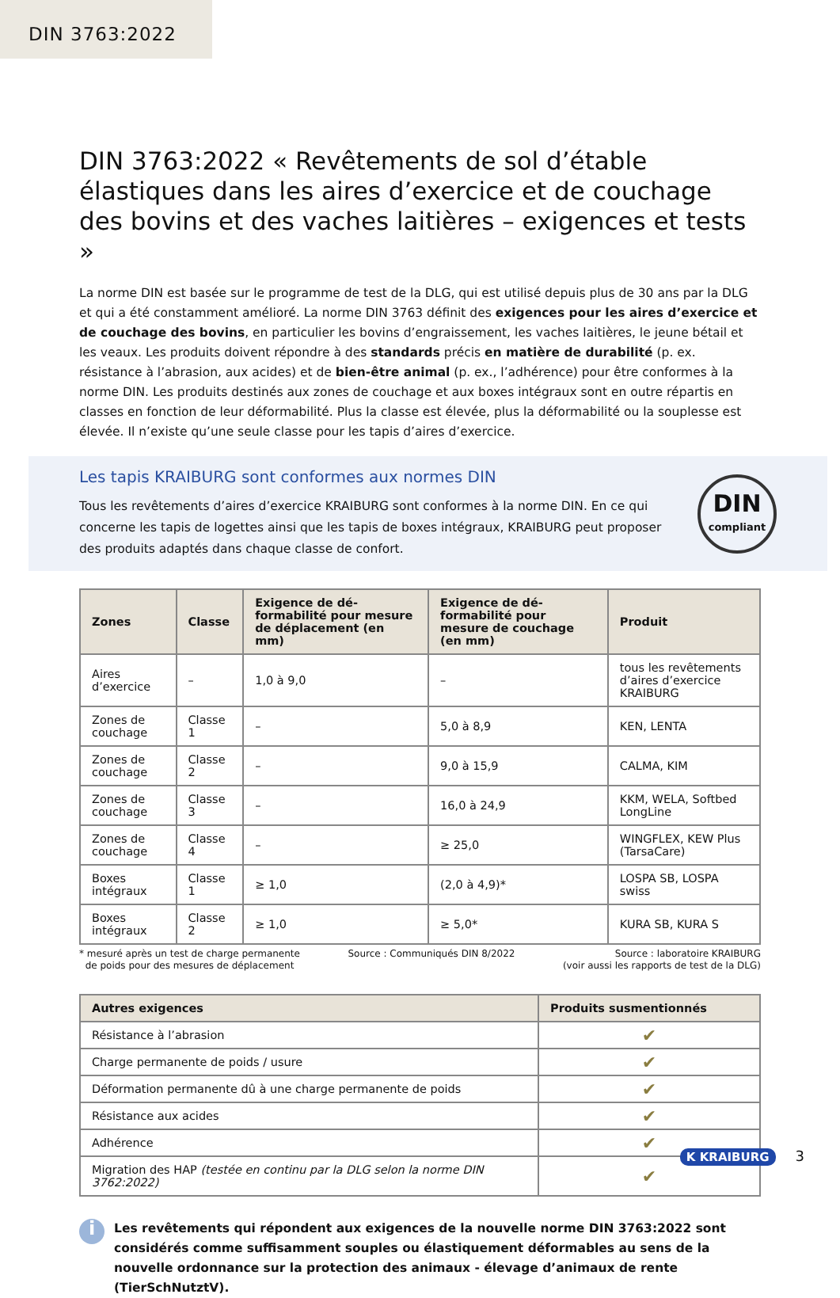DIN 3763:2022
DIN 3763:2022 « Revêtements de sol d’étable élastiques dans les aires d’exercice et de couchage des bovins et des vaches laitières – exigences et tests »
La norme DIN est basée sur le programme de test de la DLG, qui est utilisé depuis plus de 30 ans par la DLG et qui a été constamment amélioré. La norme DIN 3763 définit des exigences pour les aires d’exercice et de couchage des bovins, en particulier les bovins d’engraissement, les vaches laitières, le jeune bétail et les veaux. Les produits doivent répondre à des standards précis en matière de durabilité (p. ex. résistance à l’abrasion, aux acides) et de bien-être animal (p. ex., l’adhérence) pour être conformes à la norme DIN. Les produits destinés aux zones de couchage et aux boxes intégraux sont en outre répartis en classes en fonction de leur déformabilité. Plus la classe est élevée, plus la déformabilité ou la souplesse est élevée. Il n’existe qu’une seule classe pour les tapis d’aires d’exercice.
Les tapis KRAIBURG sont conformes aux normes DIN
Tous les revêtements d’aires d’exercice KRAIBURG sont conformes à la norme DIN. En ce qui concerne les tapis de logettes ainsi que les tapis de boxes intégraux, KRAIBURG peut proposer des produits adaptés dans chaque classe de confort.
DIN
compliant
| Zones | Classe | Exigence de dé­formabilité pour mesure de déplace­ment (en mm) | Exigence de dé­formabilité pour mesure de couch­age (en mm) | Produit |
| --- | --- | --- | --- | --- |
| Aires d’exercice | – | 1,0 à 9,0 | – | tous les revêtements d’aires d’exercice KRAIBURG |
| Zones de couchage | Classe 1 | – | 5,0 à 8,9 | KEN, LENTA |
| Zones de couchage | Classe 2 | – | 9,0 à 15,9 | CALMA, KIM |
| Zones de couchage | Classe 3 | – | 16,0 à 24,9 | KKM, WELA, Softbed LongLine |
| Zones de couchage | Classe 4 | – | ≥ 25,0 | WINGFLEX, KEW Plus (TarsaCare) |
| Boxes intégraux | Classe 1 | ≥ 1,0 | (2,0 à 4,9)* | LOSPA SB, LOSPA swiss |
| Boxes intégraux | Classe 2 | ≥ 1,0 | ≥ 5,0* | KURA SB, KURA S |
* mesuré après un test de charge permanente
de poids pour des mesures de déplacement
Source : Communiqués DIN 8/2022
Source : laboratoire KRAIBURG
(voir aussi les rapports de test de la DLG)
| Autres exigences | Produits susmentionnés |
| --- | --- |
| Résistance à l’abrasion | ✔ |
| Charge permanente de poids / usure | ✔ |
| Déformation permanente dû à une charge permanente de poids | ✔ |
| Résistance aux acides | ✔ |
| Adhérence | ✔ |
| Migration des HAP (testée en continu par la DLG selon la norme DIN 3762:2022) | ✔ |
i
Les revêtements qui répondent aux exigences de la nouvelle norme DIN 3763:2022 sont considé­rés comme suffisamment souples ou élastiquement déformables au sens de la nouvelle ordon­nance sur la protection des animaux - élevage d’animaux de rente (TierSchNutztV).
K KRAIBURG 3